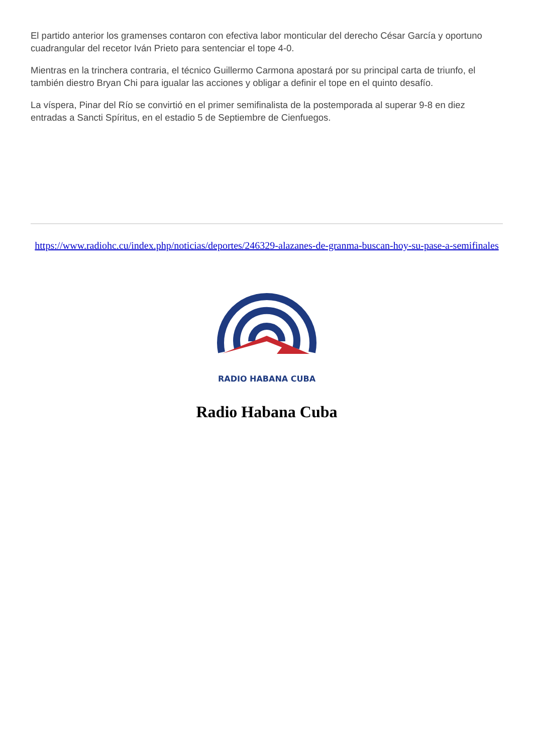El partido anterior los gramenses contaron con efectiva labor monticular del derecho César García y oportuno cuadrangular del recetor Iván Prieto para sentenciar el tope 4-0.
Mientras en la trinchera contraria, el técnico Guillermo Carmona apostará por su principal carta de triunfo, el también diestro Bryan Chi para igualar las acciones y obligar a definir el tope en el quinto desafío.
La víspera, Pinar del Río se convirtió en el primer semifinalista de la postemporada al superar 9-8 en diez entradas a Sancti Spíritus, en el estadio 5 de Septiembre de Cienfuegos.
https://www.radiohc.cu/index.php/noticias/deportes/246329-alazanes-de-granma-buscan-hoy-su-pase-a-semifinales
RADIO HABANA CUBA
Radio Habana Cuba